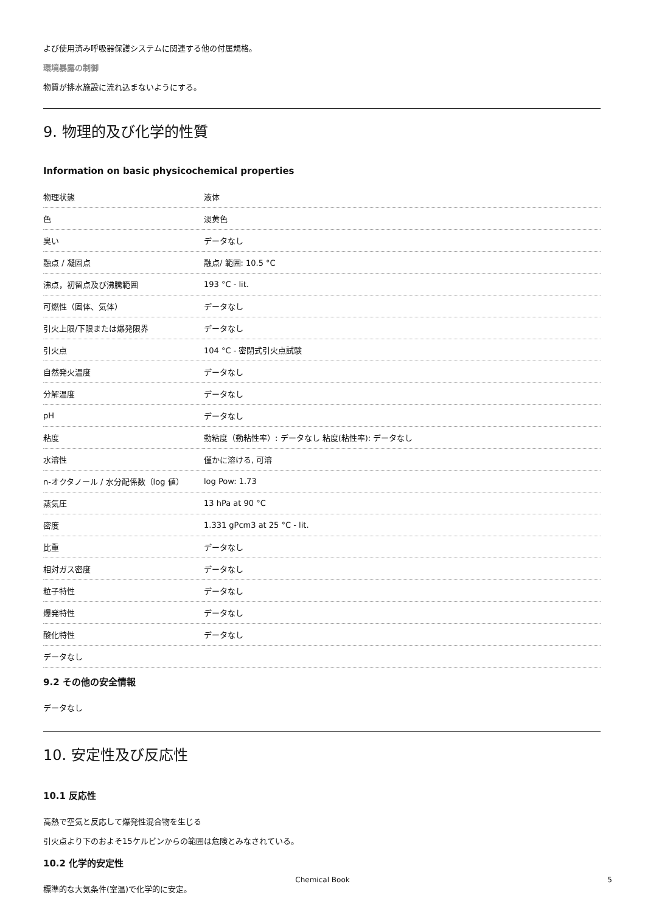よび使用済み呼吸器保護システムに関連する他の付属規格。
環境暴露の制御
物質が排水施設に流れ込まないようにする。
9. 物理的及び化学的性質
Information on basic physicochemical properties
| 物理状態 | 液体 |
| 色 | 淡黄色 |
| 臭い | データなし |
| 融点 / 凝固点 | 融点/ 範囲: 10.5 °C |
| 沸点，初留点及び沸騰範囲 | 193 °C - lit. |
| 可燃性（固体、気体） | データなし |
| 引火上限/下限または爆発限界 | データなし |
| 引火点 | 104 °C - 密閉式引火点試験 |
| 自然発火温度 | データなし |
| 分解温度 | データなし |
| pH | データなし |
| 粘度 | 動粘度（動粘性率）: データなし 粘度(粘性率): データなし |
| 水溶性 | 僅かに溶ける, 可溶 |
| n-オクタノール / 水分配係数（log 値） | log Pow: 1.73 |
| 蒸気圧 | 13 hPa at 90 °C |
| 密度 | 1.331 gPcm3 at 25 °C - lit. |
| 比重 | データなし |
| 相対ガス密度 | データなし |
| 粒子特性 | データなし |
| 爆発特性 | データなし |
| 酸化特性 | データなし |
| データなし | |
9.2 その他の安全情報
データなし
10. 安定性及び反応性
10.1 反応性
高熱で空気と反応して爆発性混合物を生じる
引火点より下のおよそ15ケルビンからの範囲は危険とみなされている。
10.2 化学的安定性
標準的な大気条件(室温)で化学的に安定。
Chemical Book 5